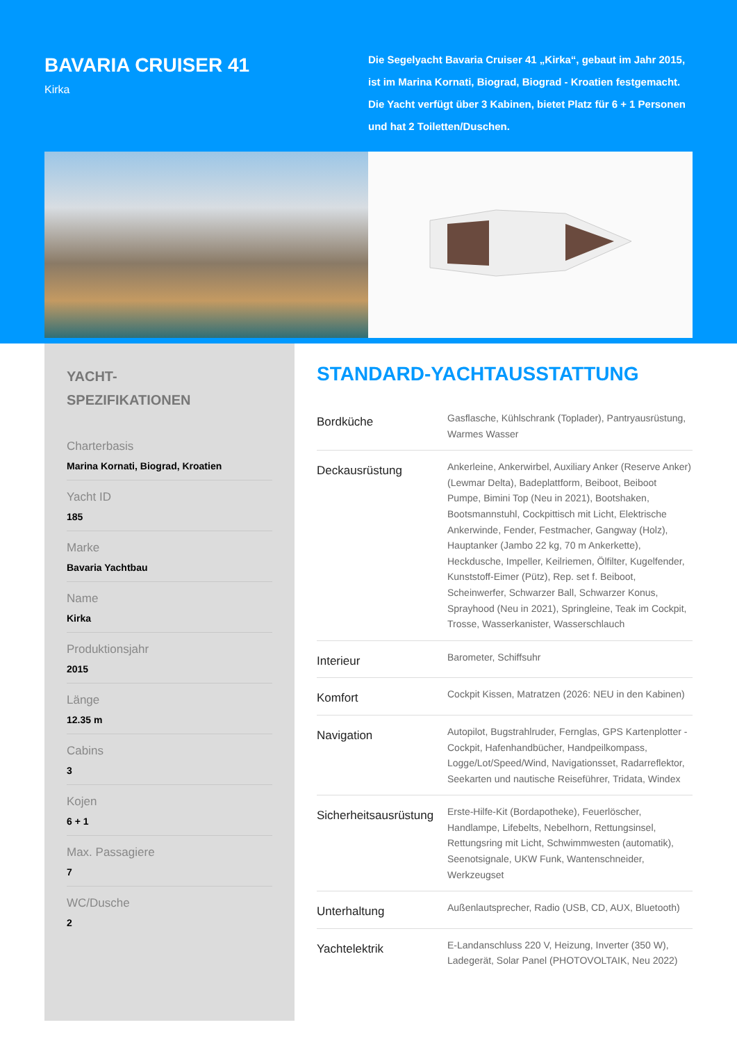BAVARIA CRUISER 41
Kirka
Die Segelyacht Bavaria Cruiser 41 „Kirka“, gebaut im Jahr 2015, ist im Marina Kornati, Biograd, Biograd - Kroatien festgemacht. Die Yacht verfügt über 3 Kabinen, bietet Platz für 6 + 1 Personen und hat 2 Toiletten/Duschen.
YACHT-
SPEZIFIKATIONEN
Charterbasis
Marina Kornati, Biograd, Kroatien
Yacht ID
185
Marke
Bavaria Yachtbau
Name
Kirka
Produktionsjahr
2015
Länge
12.35 m
Cabins
3
Kojen
6 + 1
Max. Passagiere
7
WC/Dusche
2
STANDARD-YACHTAUSSTATTUNG
| Bordküche | Gasflasche, Kühlschrank (Toplader), Pantryausrüstung, Warmes Wasser |
| Deckausrüstung | Ankerleine, Ankerwirbel, Auxiliary Anker (Reserve Anker) (Lewmar Delta), Badeplattform, Beiboot, Beiboot Pumpe, Bimini Top (Neu in 2021), Bootshaken, Bootsmannstuhl, Cockpittisch mit Licht, Elektrische Ankerwinde, Fender, Festmacher, Gangway (Holz), Hauptanker (Jambo 22 kg, 70 m Ankerkette), Heckdusche, Impeller, Keilriemen, Ölfilter, Kugelfender, Kunststoff-Eimer (Pütz), Rep. set f. Beiboot, Scheinwerfer, Schwarzer Ball, Schwarzer Konus, Sprayhood (Neu in 2021), Springleine, Teak im Cockpit, Trosse, Wasserkanister, Wasserschlauch |
| Interieur | Barometer, Schiffsuhr |
| Komfort | Cockpit Kissen, Matratzen (2026: NEU in den Kabinen) |
| Navigation | Autopilot, Bugstrahlruder, Fernglas, GPS Kartenplotter - Cockpit, Hafenhandbücher, Handpeilkompass, Logge/Lot/Speed/Wind, Navigationsset, Radarreflektor, Seekarten und nautische Reiseführer, Tridata, Windex |
| Sicherheitsausrüstung | Erste-Hilfe-Kit (Bordapotheke), Feuerlöscher, Handlampe, Lifebelts, Nebelhorn, Rettungsinsel, Rettungsring mit Licht, Schwimmwesten (automatik), Seenotsignale, UKW Funk, Wantenschneider, Werkzeugset |
| Unterhaltung | Außenlautsprecher, Radio (USB, CD, AUX, Bluetooth) |
| Yachtelektrik | E-Landanschluss 220 V, Heizung, Inverter (350 W), Ladegerät, Solar Panel (PHOTOVOLTAIK, Neu 2022) |